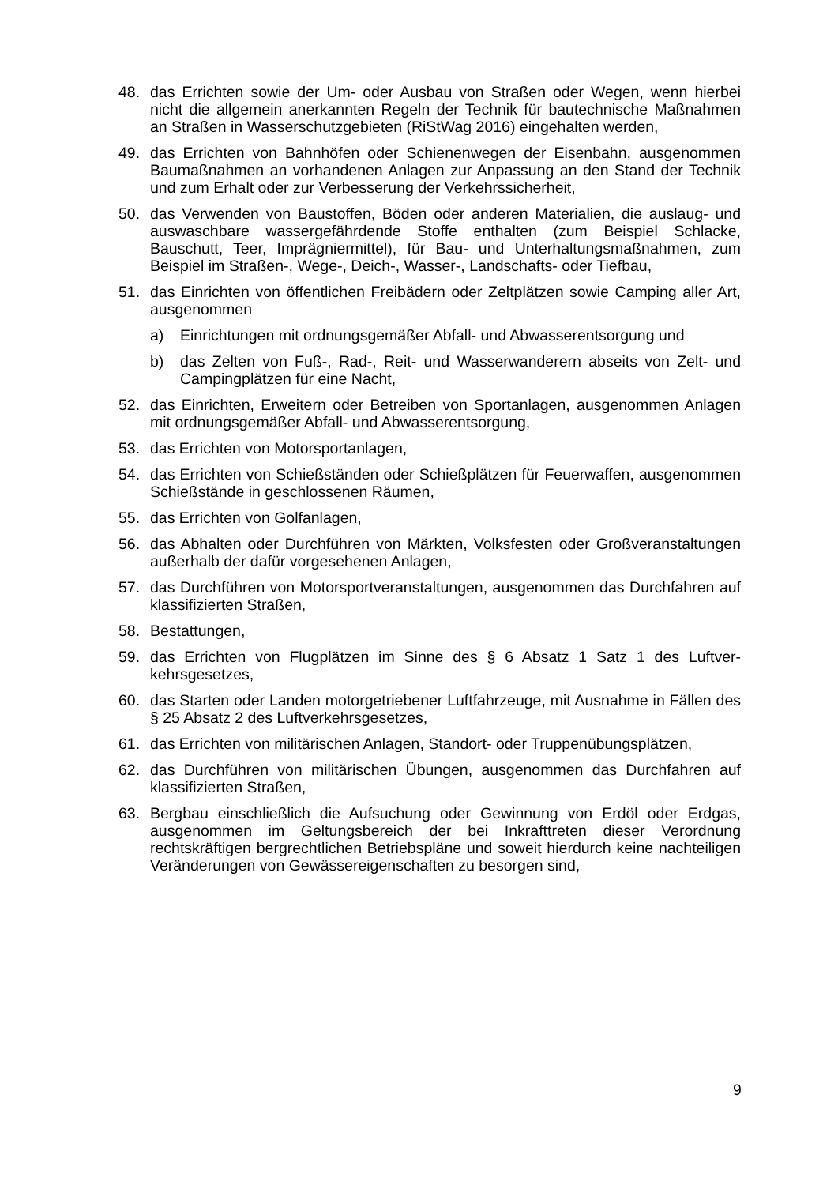48. das Errichten sowie der Um- oder Ausbau von Straßen oder Wegen, wenn hierbei nicht die allgemein anerkannten Regeln der Technik für bautechnische Maßnahmen an Straßen in Wasserschutzgebieten (RiStWag 2016) eingehal­ten werden,
49. das Errichten von Bahnhöfen oder Schienenwegen der Eisenbahn, ausge­nommen Baumaßnahmen an vorhandenen Anlagen zur Anpassung an den Stand der Technik und zum Erhalt oder zur Verbesserung der Verkehrssicher­heit,
50. das Verwenden von Baustoffen, Böden oder anderen Materialien, die auslaug- und auswaschbare wassergefährdende Stoffe enthalten (zum Beispiel Schla­cke, Bauschutt, Teer, Imprägniermittel), für Bau- und Unterhaltungsmaßnah­men, zum Beispiel im Straßen-, Wege-, Deich-, Wasser-, Landschafts- oder Tiefbau,
51. das Einrichten von öffentlichen Freibädern oder Zeltplätzen sowie Camping aller Art, ausgenommen
a) Einrichtungen mit ordnungsgemäßer Abfall- und Abwasserentsorgung und
b) das Zelten von Fuß-, Rad-, Reit- und Wasserwanderern abseits von Zelt- und Campingplätzen für eine Nacht,
52. das Einrichten, Erweitern oder Betreiben von Sportanlagen, ausgenommen Anlagen mit ordnungsgemäßer Abfall- und Abwasserentsorgung,
53. das Errichten von Motorsportanlagen,
54. das Errichten von Schießständen oder Schießplätzen für Feuerwaffen, ausge­nommen Schießstände in geschlossenen Räumen,
55. das Errichten von Golfanlagen,
56. das Abhalten oder Durchführen von Märkten, Volksfesten oder Großveranstal­tungen außerhalb der dafür vorgesehenen Anlagen,
57. das Durchführen von Motorsportveranstaltungen, ausgenommen das Durch­fahren auf klassifizierten Straßen,
58. Bestattungen,
59. das Errichten von Flugplätzen im Sinne des § 6 Absatz 1 Satz 1 des Luftver­kehrsgesetzes,
60. das Starten oder Landen motorgetriebener Luftfahrzeuge, mit Ausnahme in Fällen des § 25 Absatz 2 des Luftverkehrsgesetzes,
61. das Errichten von militärischen Anlagen, Standort- oder Truppenübungsplät­zen,
62. das Durchführen von militärischen Übungen, ausgenommen das Durchfahren auf klassifizierten Straßen,
63. Bergbau einschließlich die Aufsuchung oder Gewinnung von Erdöl oder Erd­gas, ausgenommen im Geltungsbereich der bei Inkrafttreten dieser Verord­nung rechtskräftigen bergrechtlichen Betriebspläne und soweit hierdurch keine nachteiligen Veränderungen von Gewässereigenschaften zu besorgen sind,
9